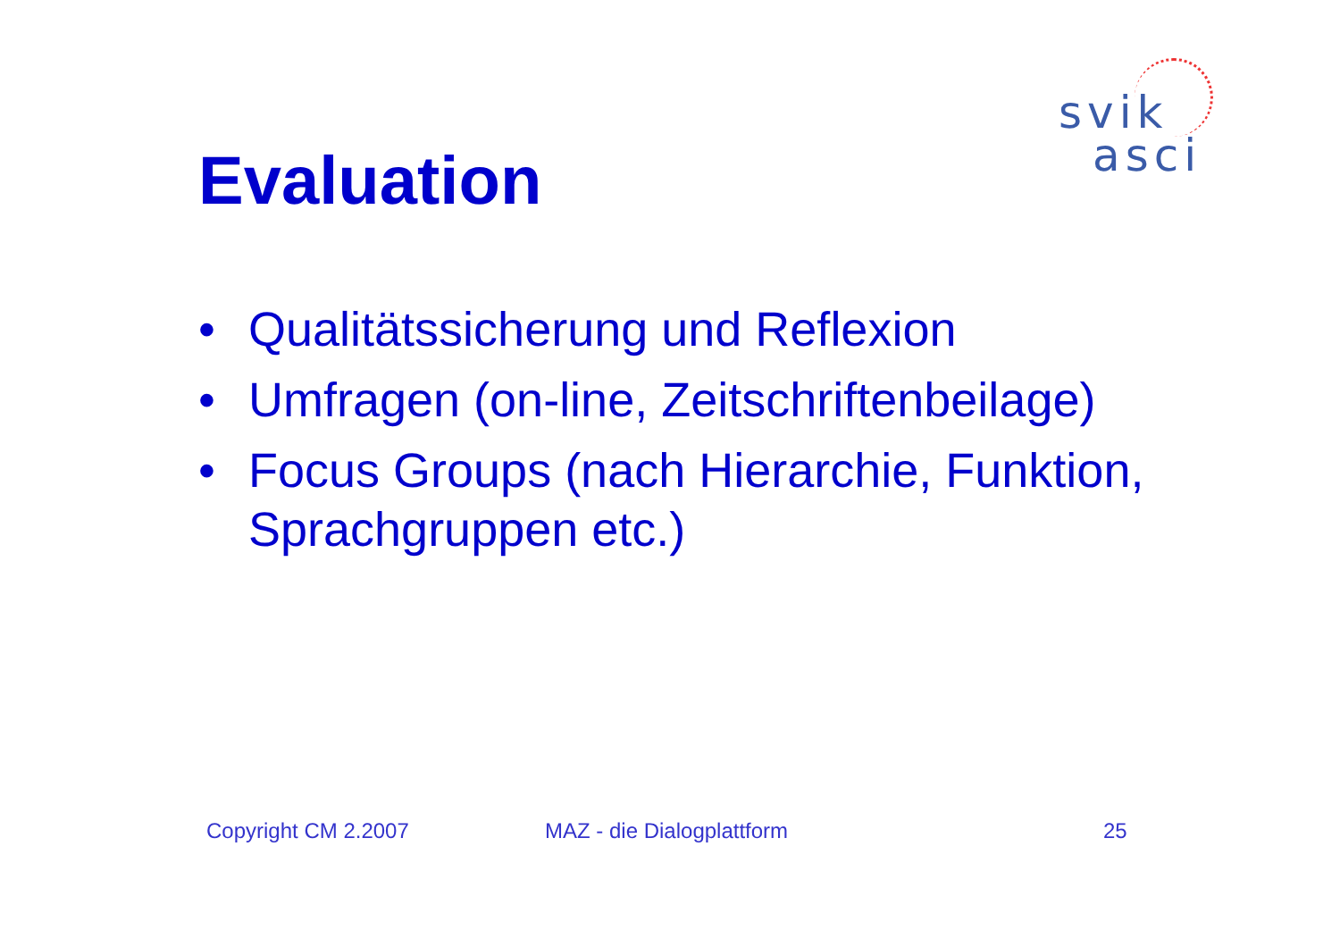svik
asci
Evaluation
• Qualitätssicherung und Reflexion
• Umfragen (on-line, Zeitschriftenbeilage)
• Focus Groups (nach Hierarchie, Funktion, Sprachgruppen etc.)
Copyright CM 2.2007 MAZ - die Dialogplattform 25